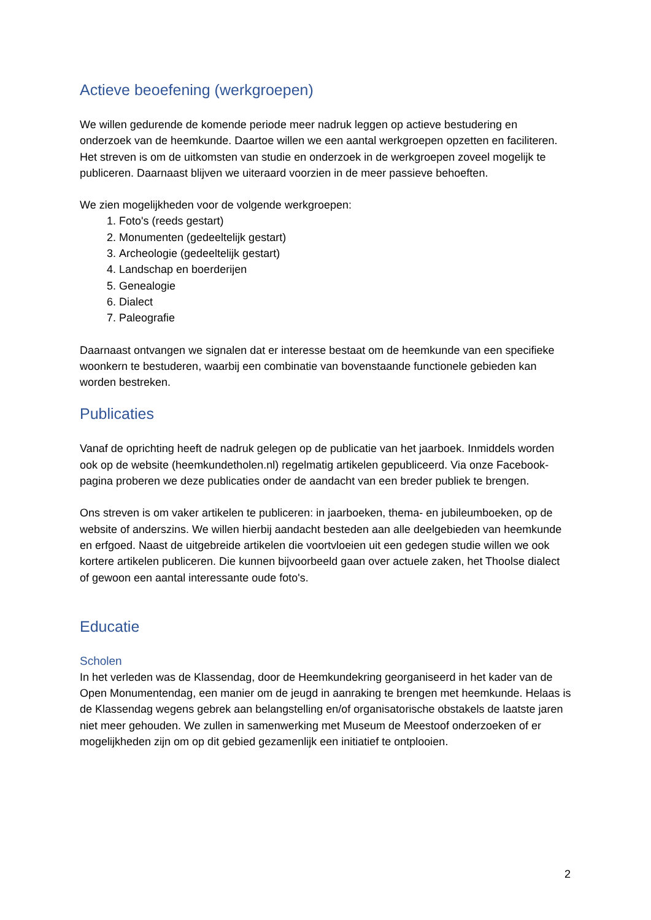Actieve beoefening (werkgroepen)
We willen gedurende de komende periode meer nadruk leggen op actieve bestudering en onderzoek van de heemkunde. Daartoe willen we een aantal werkgroepen opzetten en faciliteren. Het streven is om de uitkomsten van studie en onderzoek in de werkgroepen zoveel mogelijk te publiceren. Daarnaast blijven we uiteraard voorzien in de meer passieve behoeften.
We zien mogelijkheden voor de volgende werkgroepen:
1. Foto's (reeds gestart)
2. Monumenten (gedeeltelijk gestart)
3. Archeologie (gedeeltelijk gestart)
4. Landschap en boerderijen
5. Genealogie
6. Dialect
7. Paleografie
Daarnaast ontvangen we signalen dat er interesse bestaat om de heemkunde van een specifieke woonkern te bestuderen, waarbij een combinatie van bovenstaande functionele gebieden kan worden bestreken.
Publicaties
Vanaf de oprichting heeft de nadruk gelegen op de publicatie van het jaarboek. Inmiddels worden ook op de website (heemkundetholen.nl) regelmatig artikelen gepubliceerd. Via onze Facebook-pagina proberen we deze publicaties onder de aandacht van een breder publiek te brengen.
Ons streven is om vaker artikelen te publiceren: in jaarboeken, thema- en jubileumboeken, op de website of anderszins. We willen hierbij aandacht besteden aan alle deelgebieden van heemkunde en erfgoed. Naast de uitgebreide artikelen die voortvloeien uit een gedegen studie willen we ook kortere artikelen publiceren. Die kunnen bijvoorbeeld gaan over actuele zaken, het Thoolse dialect of gewoon een aantal interessante oude foto's.
Educatie
Scholen
In het verleden was de Klassendag, door de Heemkundekring georganiseerd in het kader van de Open Monumentendag, een manier om de jeugd in aanraking te brengen met heemkunde. Helaas is de Klassendag wegens gebrek aan belangstelling en/of organisatorische obstakels de laatste jaren niet meer gehouden. We zullen in samenwerking met Museum de Meestoof onderzoeken of er mogelijkheden zijn om op dit gebied gezamenlijk een initiatief te ontplooien.
2